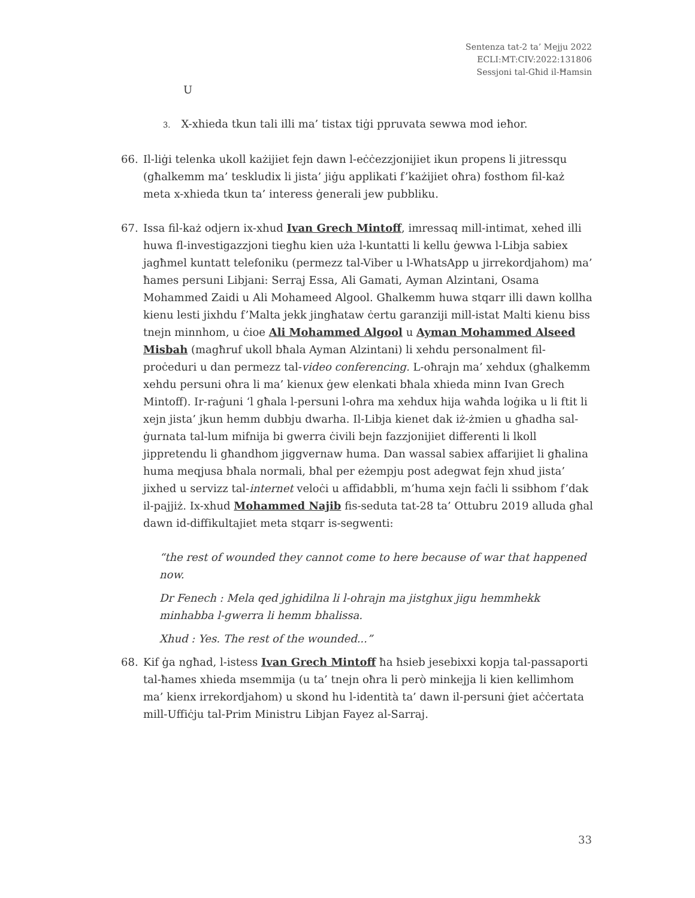Sentenza tat-2 ta’ Mejju 2022
ECLI:MT:CIV:2022:131806
Sessjoni tal-Għid il-Ħamsin
U
3. X-xhieda tkun tali illi ma’ tistax tiġi ppruvata sewwa mod ieħor.
66. Il-liġi telenka ukoll każijiet fejn dawn l-eċċezzjonijiet ikun propens li jitressqu (għalkemm ma’ teskludix li jista’ jiġu applikati f’każijiet oħra) fosthom fil-każ meta x-xhieda tkun ta’ interess ġenerali jew pubbliku.
67. Issa fil-każ odjern ix-xhud Ivan Grech Mintoff, imressaq mill-intimat, xehed illi huwa fl-investigazzjoni tiegħu kien uża l-kuntatti li kellu ġewwa l-Libja sabiex jagħmel kuntatt telefoniku (permezz tal-Viber u l-WhatsApp u jirrekordjahom) ma’ ħames persuni Libjani: Serraj Essa, Ali Gamati, Ayman Alzintani, Osama Mohammed Zaidi u Ali Mohameed Algool. Għalkemm huwa stqarr illi dawn kollha kienu lesti jixhdu f’Malta jekk jingħataw ċertu garanziji mill-istat Malti kienu biss tnejn minnhom, u ċioe Ali Mohammed Algool u Ayman Mohammed Alseed Misbah (magħruf ukoll bħala Ayman Alzintani) li xehdu personalment fil-proċeduri u dan permezz tal-video conferencing. L-oħrajn ma’ xehdux (għalkemm xehdu persuni oħra li ma’ kienux ġew elenkati bħala xhieda minn Ivan Grech Mintoff). Ir-raġuni ‘l għala l-persuni l-oħra ma xehdux hija waħda loġika u li ftit li xejn jista’ jkun hemm dubbju dwarha. Il-Libja kienet dak iż-żmien u għadha sal-ġurnata tal-lum mifnija bi gwerra ċivili bejn fazzjonijiet differenti li lkoll jippretendu li għandhom jiggvernaw huma. Dan wassal sabiex affarijiet li għalina huma meqjusa bħala normali, bħal per eżempju post adegwat fejn xhud jista’ jixhed u servizz tal-internet veloċi u affidabbli, m’huma xejn faċli li ssibhom f’dak il-pajjiż. Ix-xhud Mohammed Najib fis-seduta tat-28 ta’ Ottubru 2019 alluda għal dawn id-diffikultajiet meta stqarr is-segwenti:
“the rest of wounded they cannot come to here because of war that happened now.
Dr Fenech : Mela qed jghidilna li l-ohrajn ma jistghux jigu hemmhekk minhabba l-gwerra li hemm bhalissa.
Xhud : Yes. The rest of the wounded...”
68. Kif ġa ngħad, l-istess Ivan Grech Mintoff ħa ħsieb jesebixxi kopja tal-passaporti tal-ħames xhieda msemmija (u ta’ tnejn oħra li però minkejja li kien kellimhom ma’ kienx irrekordjahom) u skond hu l-identità ta’ dawn il-persuni ġiet aċċertata mill-Uffiċju tal-Prim Ministru Libjan Fayez al-Sarraj.
33